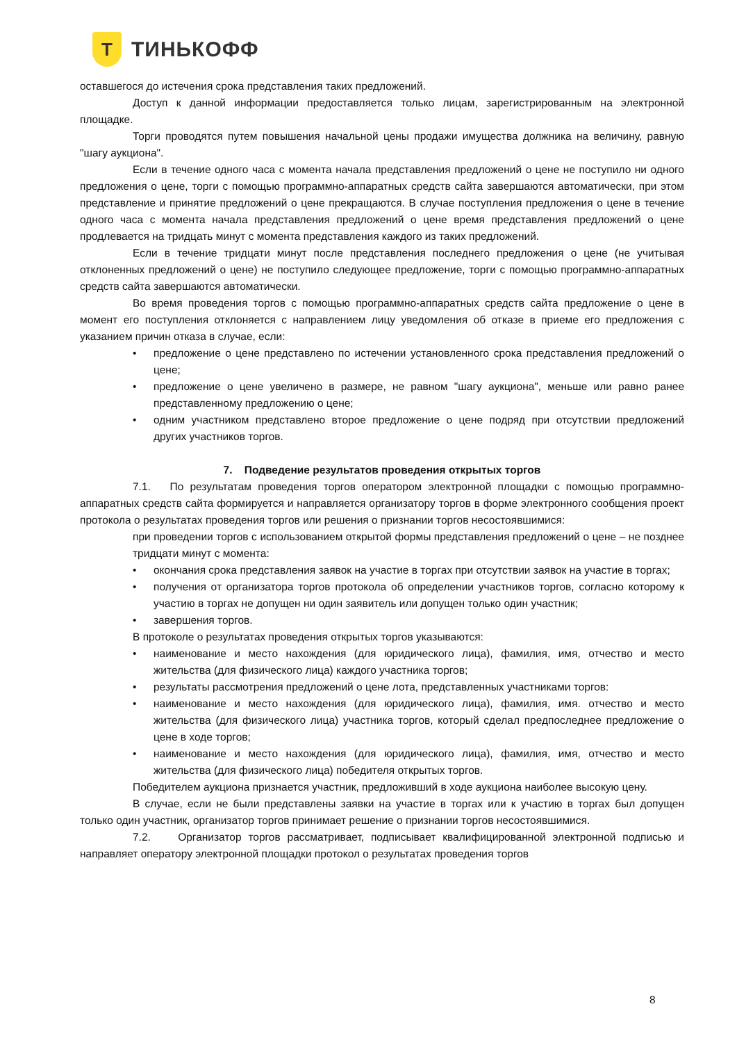Т
ТИНЬКОФФ
оставшегося до истечения срока представления таких предложений.
Доступ к данной информации предоставляется только лицам, зарегистрированным на электронной площадке.
Торги проводятся путем повышения начальной цены продажи имущества должника на величину, равную "шагу аукциона".
Если в течение одного часа с момента начала представления предложений о цене не поступило ни одного предложения о цене, торги с помощью программно-аппаратных средств сайта завершаются автоматически, при этом представление и принятие предложений о цене прекращаются. В случае поступления предложения о цене в течение одного часа с момента начала представления предложений о цене время представления предложений о цене продлевается на тридцать минут с момента представления каждого из таких предложений.
Если в течение тридцати минут после представления последнего предложения о цене (не учитывая отклоненных предложений о цене) не поступило следующее предложение, торги с помощью программно-аппаратных средств сайта завершаются автоматически.
Во время проведения торгов с помощью программно-аппаратных средств сайта предложение о цене в момент его поступления отклоняется с направлением лицу уведомления об отказе в приеме его предложения с указанием причин отказа в случае, если:
предложение о цене представлено по истечении установленного срока представления предложений о цене;
предложение о цене увеличено в размере, не равном "шагу аукциона", меньше или равно ранее представленному предложению о цене;
одним участником представлено второе предложение о цене подряд при отсутствии предложений других участников торгов.
7. Подведение результатов проведения открытых торгов
7.1. По результатам проведения торгов оператором электронной площадки с помощью программно-аппаратных средств сайта формируется и направляется организатору торгов в форме электронного сообщения проект протокола о результатах проведения торгов или решения о признании торгов несостоявшимися:
при проведении торгов с использованием открытой формы представления предложений о цене – не позднее тридцати минут с момента:
окончания срока представления заявок на участие в торгах при отсутствии заявок на участие в торгах;
получения от организатора торгов протокола об определении участников торгов, согласно которому к участию в торгах не допущен ни один заявитель или допущен только один участник;
завершения торгов.
В протоколе о результатах проведения открытых торгов указываются:
наименование и место нахождения (для юридического лица), фамилия, имя, отчество и место жительства (для физического лица) каждого участника торгов;
результаты рассмотрения предложений о цене лота, представленных участниками торгов:
наименование и место нахождения (для юридического лица), фамилия, имя. отчество и место жительства (для физического лица) участника торгов, который сделал предпоследнее предложение о цене в ходе торгов;
наименование и место нахождения (для юридического лица), фамилия, имя, отчество и место жительства (для физического лица) победителя открытых торгов.
Победителем аукциона признается участник, предложивший в ходе аукциона наиболее высокую цену.
В случае, если не были представлены заявки на участие в торгах или к участию в торгах был допущен только один участник, организатор торгов принимает решение о признании торгов несостоявшимися.
7.2. Организатор торгов рассматривает, подписывает квалифицированной электронной подписью и направляет оператору электронной площадки протокол о результатах проведения торгов
8